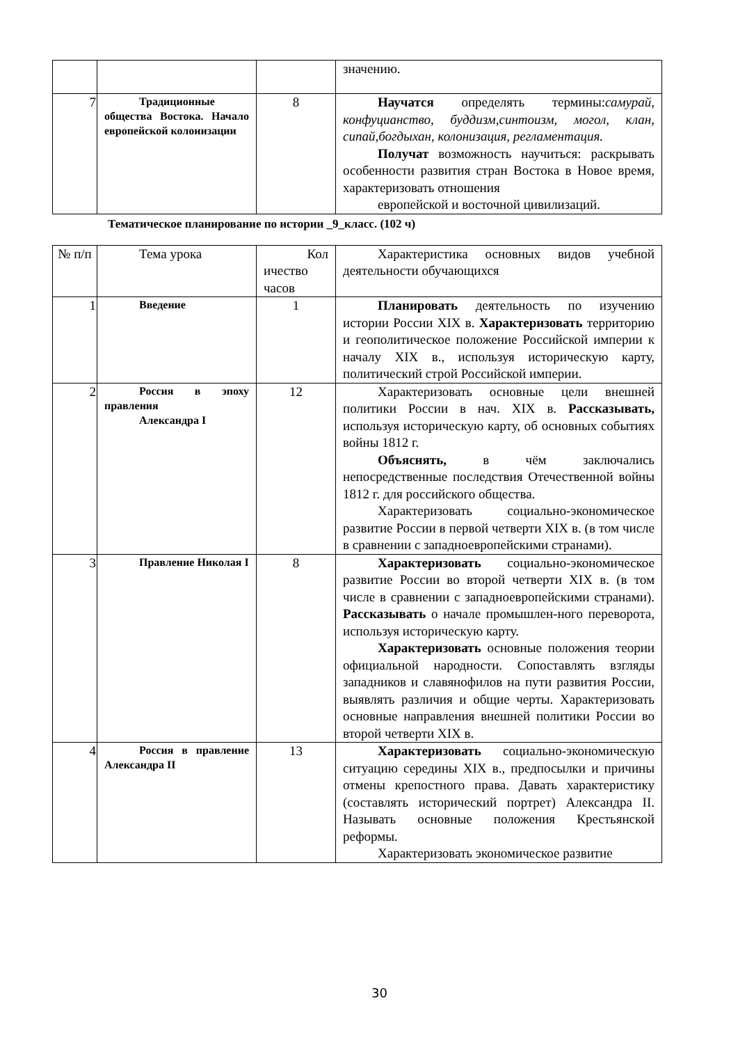| | | | значению. |
| 7 | Традиционные общества Востока. Начало европейской колонизации | 8 | Научатся определять термины: самурай, конфуцианство, буддизм,синтоизм, могол, клан, сипай,богдыхан, колонизация, регламентация. Получат возможность научиться: раскрывать особенности развития стран Востока в Новое время, характеризовать отношения европейской и восточной цивилизаций. |
Тематическое планирование по истории _9_класс. (102 ч)
| № п/п | Тема урока | Кол ичество часов | Характеристика основных видов учебной деятельности обучающихся |
| 1 | Введение | 1 | Планировать деятельность по изучению истории России XIX в. Характеризовать территорию и геополитическое положение Российской империи к началу XIX в., используя историческую карту, политический строй Российской империи. |
| 2 | Россия в эпоху правления Александра I | 12 | Характеризовать основные цели внешней политики России в нач. XIX в. Рассказывать, используя историческую карту, об основных событиях войны 1812 г. Объяснять, в чём заключались непосредственные последствия Отечественной войны 1812 г. для российского общества. Характеризовать социально-экономическое развитие России в первой четверти XIX в. (в том числе в сравнении с западноевропейскими странами). |
| 3 | Правление Николая I | 8 | Характеризовать социально-экономическое развитие России во второй четверти XIX в. (в том числе в сравнении с западноевропейскими странами). Рассказывать о начале промышлен-ного переворота, используя историческую карту. Характеризовать основные положения теории официальной народности. Сопоставлять взгляды западников и славянофилов на пути развития России, выявлять различия и общие черты. Характеризовать основные направления внешней политики России во второй четверти XIX в. |
| 4 | Россия в правление Александра II | 13 | Характеризовать социально-экономическую ситуацию середины XIX в., предпосылки и причины отмены крепостного права. Давать характеристику (составлять исторический портрет) Александра II. Называть основные положения Крестьянской реформы. Характеризовать экономическое развитие |
30